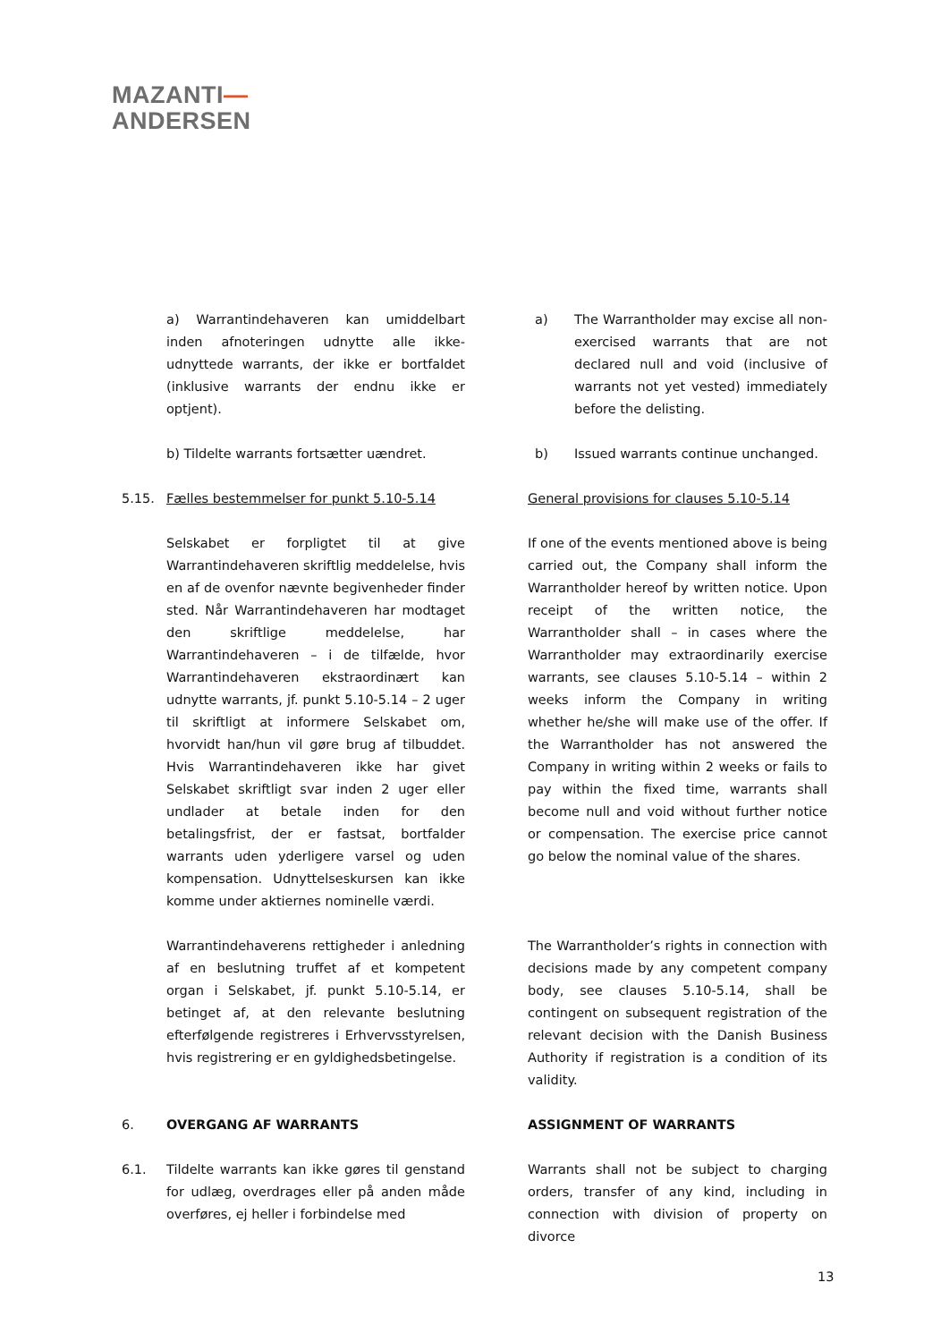MAZANTI—
ANDERSEN
a) Warrantindehaveren kan umiddelbart inden afnoteringen udnytte alle ikke-udnyttede warrants, der ikke er bortfaldet (inklusive warrants der endnu ikke er optjent).
a) The Warrantholder may excise all non-exercised warrants that are not declared null and void (inclusive of warrants not yet vested) immediately before the delisting.
b) Tildelte warrants fortsætter uændret. b) Issued warrants continue unchanged.
5.15. Fælles bestemmelser for punkt 5.10-5.14
General provisions for clauses 5.10-5.14
Selskabet er forpligtet til at give Warrantindehaveren skriftlig meddelelse, hvis en af de ovenfor nævnte begivenheder finder sted. Når Warrantindehaveren har modtaget den skriftlige meddelelse, har Warrantindehaveren – i de tilfælde, hvor Warrantindehaveren ekstraordinært kan udnytte warrants, jf. punkt 5.10-5.14 – 2 uger til skriftligt at informere Selskabet om, hvorvidt han/hun vil gøre brug af tilbuddet. Hvis Warrantindehaveren ikke har givet Selskabet skriftligt svar inden 2 uger eller undlader at betale inden for den betalingsfrist, der er fastsat, bortfalder warrants uden yderligere varsel og uden kompensation. Udnyttelseskursen kan ikke komme under aktiernes nominelle værdi.
If one of the events mentioned above is being carried out, the Company shall inform the Warrantholder hereof by written notice. Upon receipt of the written notice, the Warrantholder shall – in cases where the Warrantholder may extraordinarily exercise warrants, see clauses 5.10-5.14 – within 2 weeks inform the Company in writing whether he/she will make use of the offer. If the Warrantholder has not answered the Company in writing within 2 weeks or fails to pay within the fixed time, warrants shall become null and void without further notice or compensation. The exercise price cannot go below the nominal value of the shares.
Warrantindehaverens rettigheder i anledning af en beslutning truffet af et kompetent organ i Selskabet, jf. punkt 5.10-5.14, er betinget af, at den relevante beslutning efterfølgende registreres i Erhvervsstyrelsen, hvis registrering er en gyldighedsbetingelse.
The Warrantholder’s rights in connection with decisions made by any competent company body, see clauses 5.10-5.14, shall be contingent on subsequent registration of the relevant decision with the Danish Business Authority if registration is a condition of its validity.
6. OVERGANG AF WARRANTS ASSIGNMENT OF WARRANTS
6.1. Tildelte warrants kan ikke gøres til genstand for udlæg, overdrages eller på anden måde overføres, ej heller i forbindelse med
Warrants shall not be subject to charging orders, transfer of any kind, including in connection with division of property on divorce
13